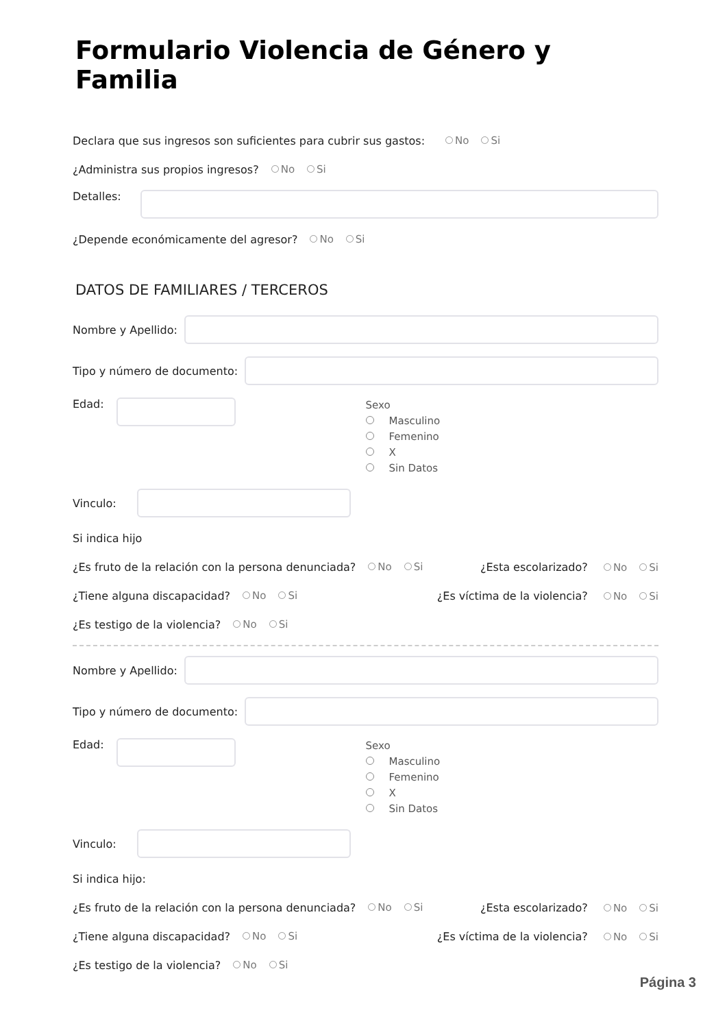Formulario Violencia de Género y Familia
Declara que sus ingresos son suficientes para cubrir sus gastos: No Si
¿Administra sus propios ingresos? No Si
Detalles:
¿Depende económicamente del agresor? No Si
DATOS DE FAMILIARES / TERCEROS
Nombre y Apellido:
Tipo y número de documento:
Edad:
Sexo
Masculino
Femenino
X
Sin Datos
Vinculo:
Si indica hijo
¿Es fruto de la relación con la persona denunciada? No Si
¿Esta escolarizado? No Si
¿Tiene alguna discapacidad? No Si
¿Es víctima de la violencia? No Si
¿Es testigo de la violencia? No Si
Nombre y Apellido:
Tipo y número de documento:
Edad:
Sexo
Masculino
Femenino
X
Sin Datos
Vinculo:
Si indica hijo:
¿Es fruto de la relación con la persona denunciada? No Si
¿Esta escolarizado? No Si
¿Tiene alguna discapacidad? No Si
¿Es víctima de la violencia? No Si
¿Es testigo de la violencia? No Si
Página 3